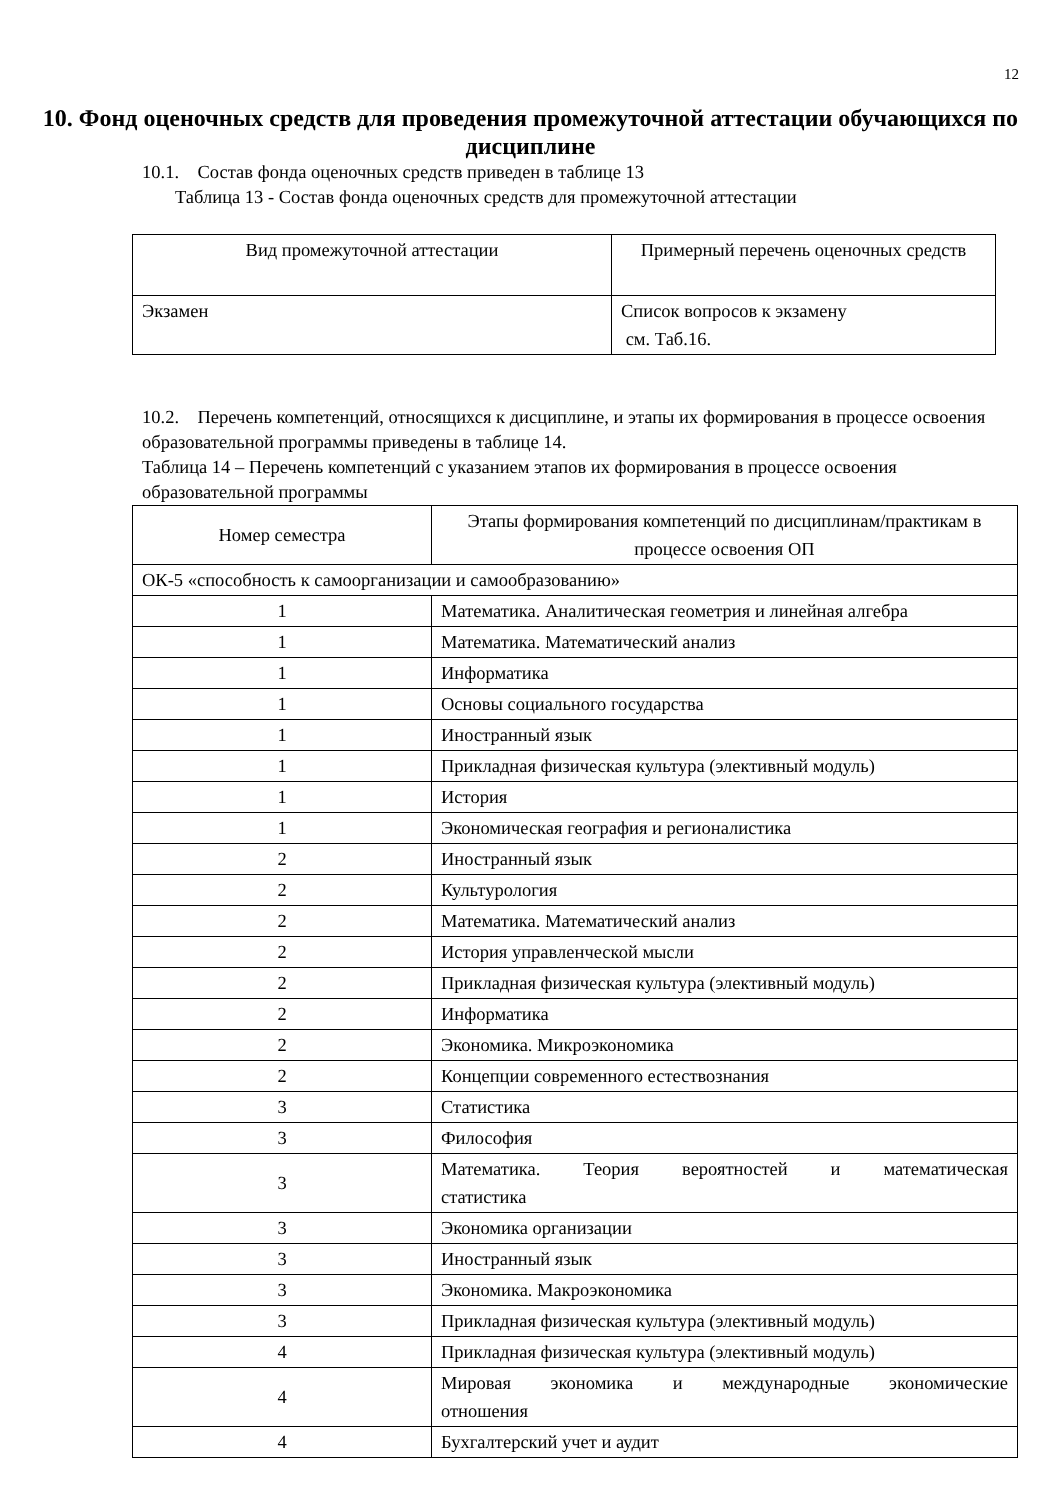12
10. Фонд оценочных средств для проведения промежуточной аттестации обучающихся по дисциплине
10.1. Состав фонда оценочных средств приведен в таблице 13
Таблица 13 - Состав фонда оценочных средств для промежуточной аттестации
| Вид промежуточной аттестации | Примерный перечень оценочных средств |
| --- | --- |
| Экзамен | Список вопросов к экзамену см. Таб.16. |
10.2. Перечень компетенций, относящихся к дисциплине, и этапы их формирования в процессе освоения образовательной программы приведены в таблице 14.
Таблица 14 – Перечень компетенций с указанием этапов их формирования в процессе освоения образовательной программы
| Номер семестра | Этапы формирования компетенций по дисциплинам/практикам в процессе освоения ОП |
| --- | --- |
| ОК-5 «способность к самоорганизации и самообразованию» | |
| 1 | Математика. Аналитическая геометрия и линейная алгебра |
| 1 | Математика. Математический анализ |
| 1 | Информатика |
| 1 | Основы социального государства |
| 1 | Иностранный язык |
| 1 | Прикладная физическая культура (элективный модуль) |
| 1 | История |
| 1 | Экономическая география и регионалистика |
| 2 | Иностранный язык |
| 2 | Культурология |
| 2 | Математика. Математический анализ |
| 2 | История управленческой мысли |
| 2 | Прикладная физическая культура (элективный модуль) |
| 2 | Информатика |
| 2 | Экономика. Микроэкономика |
| 2 | Концепции современного естествознания |
| 3 | Статистика |
| 3 | Философия |
| 3 | Математика. Теория вероятностей и математическая статистика |
| 3 | Экономика организации |
| 3 | Иностранный язык |
| 3 | Экономика. Макроэкономика |
| 3 | Прикладная физическая культура (элективный модуль) |
| 4 | Прикладная физическая культура (элективный модуль) |
| 4 | Мировая экономика и международные экономические отношения |
| 4 | Бухгалтерский учет и аудит |